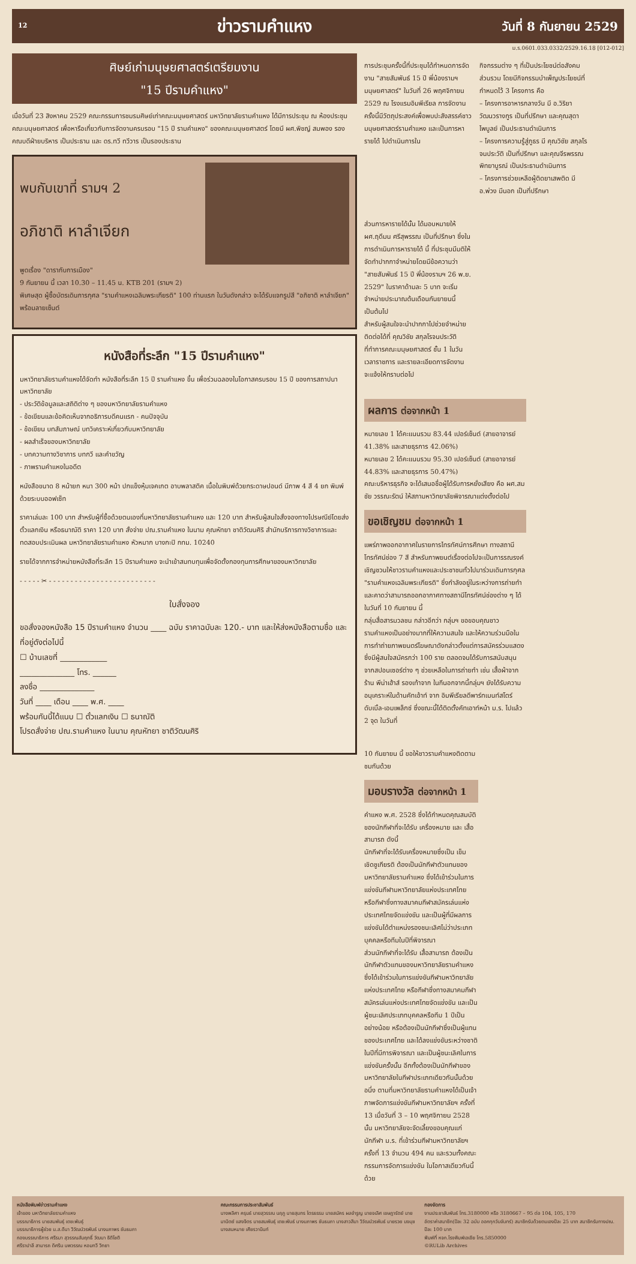12 ข่าวรามคำแหง วันที่ 8 กันยายน 2529
ม.ร.0601.033.0332/2529.16.18 [012-012]
ศิษย์เก่ามนุษยศาสตร์เตรียมงาน
"15 ปีรามคำแหง"
เมื่อวันที่ 23 สิงหาคม 2529 คณะกรรมการชมรมศิษย์เก่าคณะมนุษยศาสตร์ มหาวิทยาลัยรามคำแหง ได้มีการประชุม ณ ห้องประชุมคณะมนุษยศาสตร์ เพื่อหารือเกี่ยวกับการจัดงานครบรอบ "15 ปี รามคำแหง" ของคณะมนุษยศาสตร์ โดยมี ผศ.พิชญ์ สมพอง รองคณบดีฝ่ายบริหาร เป็นประธาน และ ดร.ทวี ทวีวาร เป็นรองประธาน
พบกับเขาที่ รามฯ 2
อภิชาติ หาลำเจียก
พูดเรื่อง "ดารากับการเมือง"
9 กันยายน นี้ เวลา 10.30 – 11.45 น. KTB 201 (รามฯ 2)
พิเศษสุด ผู้ซื้อบัตรเดินการกุศล "รามคำแหงเฉลิมพระเกียรติ" 100 ท่านแรก ในวันดังกล่าว จะได้รับแจกรูปสี "อภิชาติ หาลำเจียก" พร้อมลายเซ็นต์
หนังสือที่ระลึก "15 ปีรามคำแหง"
มหาวิทยาลัยรามคำแหงได้จัดทำ หนังสือที่ระลึก 15 ปี รามคำแหง ขึ้น เพื่อร่วมฉลองในโอกาสครบรอบ 15 ปี ของการสถาปนามหาวิทยาลัย
- ประวัติข้อมูลและสถิติต่าง ๆ ของมหาวิทยาลัยรามคำแหง
- ข้อเขียนและข้อคิดเห็นจากอธิการบดีคนแรก - คนปัจจุบัน
- ข้อเขียน บทสัมภาษณ์ บทวิเคราะห์เกี่ยวกับมหาวิทยาลัย
- ผลสำเร็จของมหาวิทยาลัย
- บทความทางวิชาการ บทกวี และคำขวัญ
- ภาพรามคำแหงในอดีต
หนังสือขนาด 8 หน้ายก หนา 300 หน้า ปกแข็งหุ้มเจคเกต อาบพลาสติค เนื้อในพิมพ์ด้วยกระดาษปอนด์ มีภาพ 4 สี 4 ยก พิมพ์ด้วยระบบออฟเซ็ท
ราคาเล่มละ 100 บาท สำหรับผู้ที่ซื้อด้วยตนเองที่มหาวิทยาลัยรามคำแหง และ 120 บาท สำหรับผู้สนใจสั่งจองทางไปรษณีย์โดยส่งตั๋วแลกเงิน หรือธนาณัติ ราคา 120 บาท สั่งจ่าย ปณ.รามคำแหง ในนาม คุณหัทยา ชาติวัฒนศิริ สำนักบริการทางวิชาการและทดสอบประเมินผล มหาวิทยาลัยรามคำแหง หัวหมาก บางกะปิ กทม. 10240
รายได้จากการจำหน่ายหนังสือที่ระลึก 15 ปีรามคำแหง จะนำเข้าสมทบทุนเพื่อจัดตั้งกองทุนการศึกษาของมหาวิทยาลัย
- - - - - ✂ - - - - - - - - - - - - - - - - - - - - - - - - -
ใบสั่งจอง
ขอสั่งจองหนังสือ 15 ปีรามคำแหง จำนวน ____ ฉบับ ราคาฉบับละ 120.- บาท และให้ส่งหนังสือตามชื่อ และที่อยู่ดังต่อไปนี้
☐ บ้านเลขที่ ____________
______________ โทร. ______
ลงชื่อ ______________
วันที่ ____ เดือน ____ พ.ศ. ____
พร้อมกันนี้ได้แนบ ☐ ตั๋วแลกเงิน ☐ ธนาณัติ
โปรดสั่งจ่าย ปณ.รามคำแหง ในนาม คุณหัทยา ชาติวัฒนศิริ
การประชุมครั้งนี้ที่ประชุมได้กำหนดการจัดงาน "สายสัมพันธ์ 15 ปี พี่น้องรามฯ มนุษยศาสตร์" ในวันที่ 26 พฤศจิกายน 2529 ณ โรงแรมอิมพีเรียล การจัดงานครั้งนี้มีวัตถุประสงค์เพื่อพบปะสังสรรค์ชาวมนุษยศาสตร์รามคำแหง และเป็นการหารายได้ ไปดำเนินการใน
กิจกรรมต่าง ๆ ที่เป็นประโยชน์ต่อสังคมส่วนรวม โดยมีกิจกรรมบำเพ็ญประโยชน์ที่กำหนดไว้ 3 โครงการ คือ
– โครงการอาหารกลางวัน มี อ.วิริยา วัฒนวรางกูร เป็นที่ปรึกษา และคุณสุดา ไพบูลย์ เป็นประธานดำเนินการ
– โครงการความรู้สู่ภูธร มี คุณวิชัย สกุลโรจนประวัติ เป็นที่ปรึกษา และคุณจีรพรรณ พิทยาบูรณ์ เป็นประธานดำเนินการ
– โครงการช่วยเหลือผู้ติดยาเสพติด มี อ.พ่วง มีนอก เป็นที่ปรึกษา
ส่วนการหารายได้นั้น ได้มอบหมายให้ ผศ.ฤดีมน ศรีสุพรรณ เป็นที่ปรึกษา ซึ่งในการดำเนินการหารายได้ นี้ ที่ประชุมมีมติให้จัดทำปากกาจำหน่ายโดยมีข้อความว่า "สายสัมพันธ์ 15 ปี พี่น้องรามฯ 26 พ.ย. 2529" ในราคาด้ามละ 5 บาท จะเริ่มจำหน่ายประมาณต้นเดือนกันยายนนี้เป็นต้นไป
สำหรับผู้สนใจจะนำปากกาไปช่วยจำหน่าย ติดต่อได้ที่ คุณวิชัย สกุลโรจนประวัติ ที่ทำการคณะมนุษยศาสตร์ ชั้น 1 ในวันเวลาราชการ และรายละเอียดการจัดงานจะแจ้งให้ทราบต่อไป
ผลการ ต่อจากหน้า 1
หมายเลข 1 ได้คะแนนรวม 83.44 เปอร์เซ็นต์ (สายอาจารย์ 41.38% และสายธุรการ 42.06%)
หมายเลข 2 ได้คะแนนรวม 95.30 เปอร์เซ็นต์ (สายอาจารย์ 44.83% และสายธุรการ 50.47%)
คณะบริหารธุรกิจ จะได้เสนอชื่อผู้ได้รับการหยั่งเสียง คือ ผศ.สมชัย วรรณะรัตน์ ให้สภามหาวิทยาลัยพิจารณาแต่งตั้งต่อไป
ขอเชิญชม ต่อจากหน้า 1
แพร่ภาพออกอากาศในรายการไทรทัศน์การศึกษา ทางสถานีโทรทัศน์ช่อง 7 สี สำหรับภาพยนต์เรื่องต่อไปจะเป็นการรณรงค์เชิญชวนให้ชาวรามคำแหงและประชาชนทั่วไปมาร่วมเดินการกุศล "รามคำแหงเฉลิมพระเกียรติ" ซึ่งกำลังอยู่ในระหว่างการถ่ายทำและคาดว่าสามารถออกอากาศทางสถานีโทรทัศน์ช่องต่าง ๆ ได้ในวันที่ 10 กันยายน นี้
กลุ่มสื่อสารมวลชน กล่าวอีกว่า กลุ่มฯ ขอขอบคุณชาวรามคำแหงเป็นอย่างมากที่ให้ความสนใจ และให้ความร่วมมือในการทำถ่ายภาพยนตร์โฆษณาดังกล่าวตั้งแต่การสมัครร่วมแสดง ซึ่งมีผู้สนใจสมัครกว่า 100 ราย ตลอดจนได้รับการสนับสนุนจากสปอนเซอร์ต่าง ๆ ช่วยเหลือในการถ่ายทำ เช่น เสื้อผ้าจากร้าน พีน่าเฮ้าส์ รองเท้าจาก ในกีนอกจากนี้กลุ่มฯ ยังได้รับความอนุเคราะห์ในด้านคัทเอ้าท์ จาก อิมพีเรียลดีพาร์ทเมนท์สโตร์ ดับเบิ้ล-เอมเพล็กซ์ ซึ่งขณะนี้ได้ติดตั้งคัทเอาท์หน้า ม.ร. ไปแล้ว 2 จุด ในวันที่
10 กันยายน นี้ ขอให้ชาวรามคำแหงติดตามชมกันด้วย
มอบรางวัล ต่อจากหน้า 1
คำแหง พ.ศ. 2528 ซึ่งได้กำหนดคุณสมบัติของนักกีฬาที่จะได้รับ เครื่องหมาย และ เสื้อสามารถ ดังนี้
นักกีฬาที่จะได้รับเครื่องหมายซึ่งเป็น เข็มเชิดชูเกียรติ ต้องเป็นนักกีฬาตัวแทนของมหาวิทยาลัยรามคำแหง ซึ่งได้เข้าร่วมในการแข่งขันกีฬามหาวิทยาลัยแห่งประเทศไทย หรือกีฬาซึ่งทางสมาคมกีฬาสมัครเล่นแห่งประเทศไทยจัดแข่งขัน และเป็นผู้ที่มีผลการแข่งขันได้ตำแหน่งรองชนะเลิศไม่ว่าประเภทบุคคลหรือทีมในปีที่พิจารณา
ส่วนนักกีฬาที่จะได้รับ เสื้อสามารถ ต้องเป็นนักกีฬาตัวแทนของมหาวิทยาลัยรามคำแหง ซึ่งได้เข้าร่วมในการแข่งขันกีฬามหาวิทยาลัยแห่งประเทศไทย หรือกีฬาซึ่งทางสมาคมกีฬาสมัครเล่นแห่งประเทศไทยจัดแข่งขัน และเป็นผู้ชนะเลิศประเภทบุคคลหรือทีม 1 ปีเป็นอย่างน้อย หรือต้องเป็นนักกีฬาซึ่งเป็นผู้แทนของประเทศไทย และได้ลงแข่งขันระหว่างชาติในปีที่มีการพิจารณา และเป็นผู้ชนะเลิศในการแข่งขันครั้งนั้น อีกทั้งต้องเป็นนักกีฬาของมหาวิทยาลัยในกีฬาประเภทเดียวกันนั้นด้วย
อนึ่ง ตามที่มหาวิทยาลัยรามคำแหงได้เป็นเจ้าภาพจัดการแข่งขันกีฬามหาวิทยาลัยฯ ครั้งที่ 13 เมื่อวันที่ 3 – 10 พฤศจิกายน 2528 นั้น มหาวิทยาลัยจะจัดเลี้ยงขอบคุณแก่นักกีฬา ม.ร. ที่เข้าร่วมกีฬามหาวิทยาลัยฯ ครั้งที่ 13 จำนวน 494 คน และรวมทั้งคณะกรรมการจัดการแข่งขัน ในโอกาสเดียวกันนี้ด้วย
หนังสือพิมพ์ข่าวรามคำแหง
เจ้าของ มหาวิทยาลัยรามคำแหง
บรรณาธิการ นายสมพันธุ์ เตชะพันธุ์
บรรณาธิการผู้ช่วย น.ส.ดีนา วิวัฒน์วรพันธ์ นางนภาพร ชันธนภา
กองบรรณาธิการ ศรีรมา สุวรรณสัมฤทธิ์ วัฒนา ธิติโชติ
ศรีราปาลี สามารถ ดิศริน นพวรรณ หอมทวี วิทยา
คณะกรรมการประชาสัมพันธ์
นางพลิศา ครุนธ์ นายสุวรรณ นฤภู นายสุนทร ไตรธรรม นายสมัคร ผลจำรูญ นายจเลิศ เขษฎารัตย์ นายมานิตย์ แสงจิตร นายสมพันธุ์ เตชะพันธ์ นางนภาพร ชันธนภา นางสาวสีนา วิวัฒน์วรพันธ์ นายรวย นงนุช นางสมหมาย เศียรวานินท์
กองจัดการ
งานประชาสัมพันธ์ โทร.3180000 หรือ 3180667 – 95 ต่อ 104, 105, 170
อัตราค่าสมาชิก(ปีละ 32 ฉบับ ออกทุกวันจันทร์) สมาชิกรับด้วยตนเองปีละ 25 บาท สมาชิกรับทางปณ. ปีละ 100 บาท
พิมพ์ที่ หจก.โรงพิมพ์เอเชีย โทร.5850000
©RULib Archives